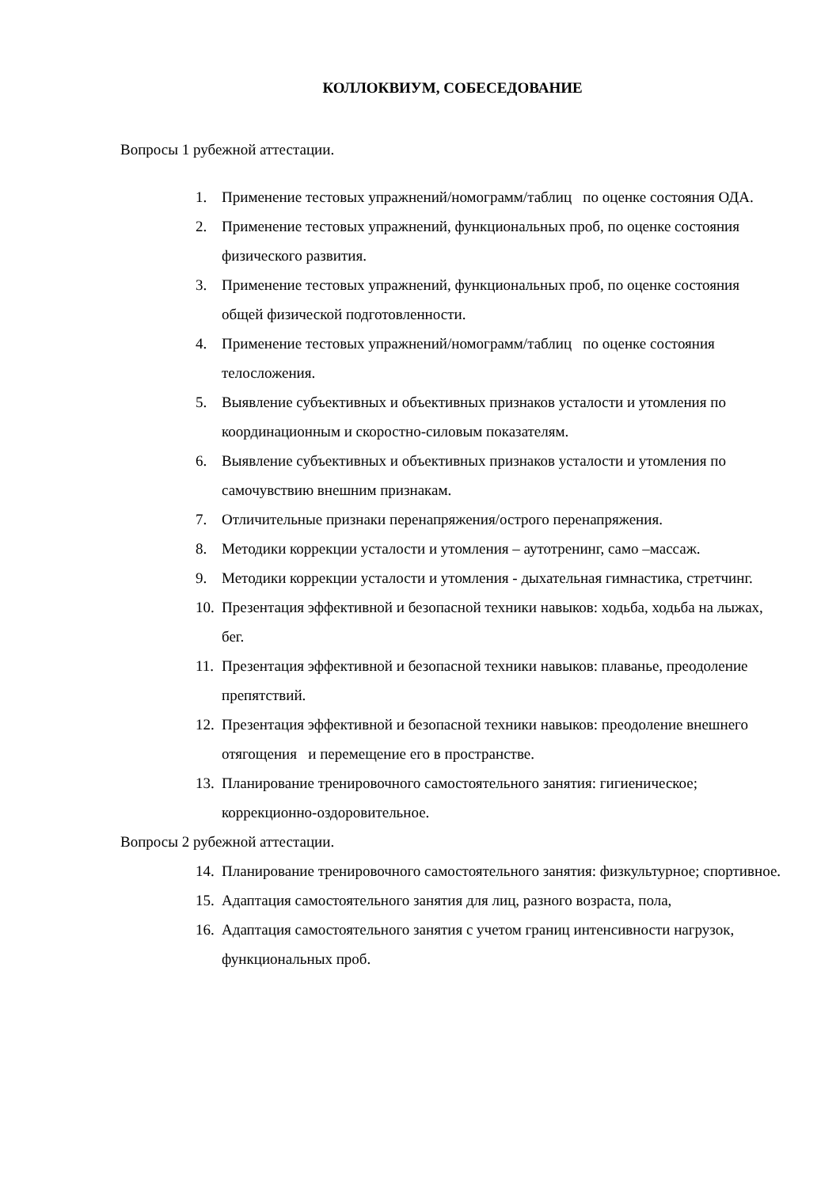КОЛЛОКВИУМ, СОБЕСЕДОВАНИЕ
Вопросы 1 рубежной аттестации.
1. Применение тестовых упражнений/номограмм/таблиц по оценке состояния ОДА.
2. Применение тестовых упражнений, функциональных проб, по оценке состояния физического развития.
3. Применение тестовых упражнений, функциональных проб, по оценке состояния общей физической подготовленности.
4. Применение тестовых упражнений/номограмм/таблиц по оценке состояния телосложения.
5. Выявление субъективных и объективных признаков усталости и утомления по координационным и скоростно-силовым показателям.
6. Выявление субъективных и объективных признаков усталости и утомления по самочувствию внешним признакам.
7. Отличительные признаки перенапряжения/острого перенапряжения.
8. Методики коррекции усталости и утомления – аутотренинг, само –массаж.
9. Методики коррекции усталости и утомления - дыхательная гимнастика, стретчинг.
10. Презентация эффективной и безопасной техники навыков: ходьба, ходьба на лыжах, бег.
11. Презентация эффективной и безопасной техники навыков: плаванье, преодоление препятствий.
12. Презентация эффективной и безопасной техники навыков: преодоление внешнего отягощения и перемещение его в пространстве.
13. Планирование тренировочного самостоятельного занятия: гигиеническое; коррекционно-оздоровительное.
Вопросы 2 рубежной аттестации.
14. Планирование тренировочного самостоятельного занятия: физкультурное; спортивное.
15. Адаптация самостоятельного занятия для лиц, разного возраста, пола,
16. Адаптация самостоятельного занятия с учетом границ интенсивности нагрузок, функциональных проб.